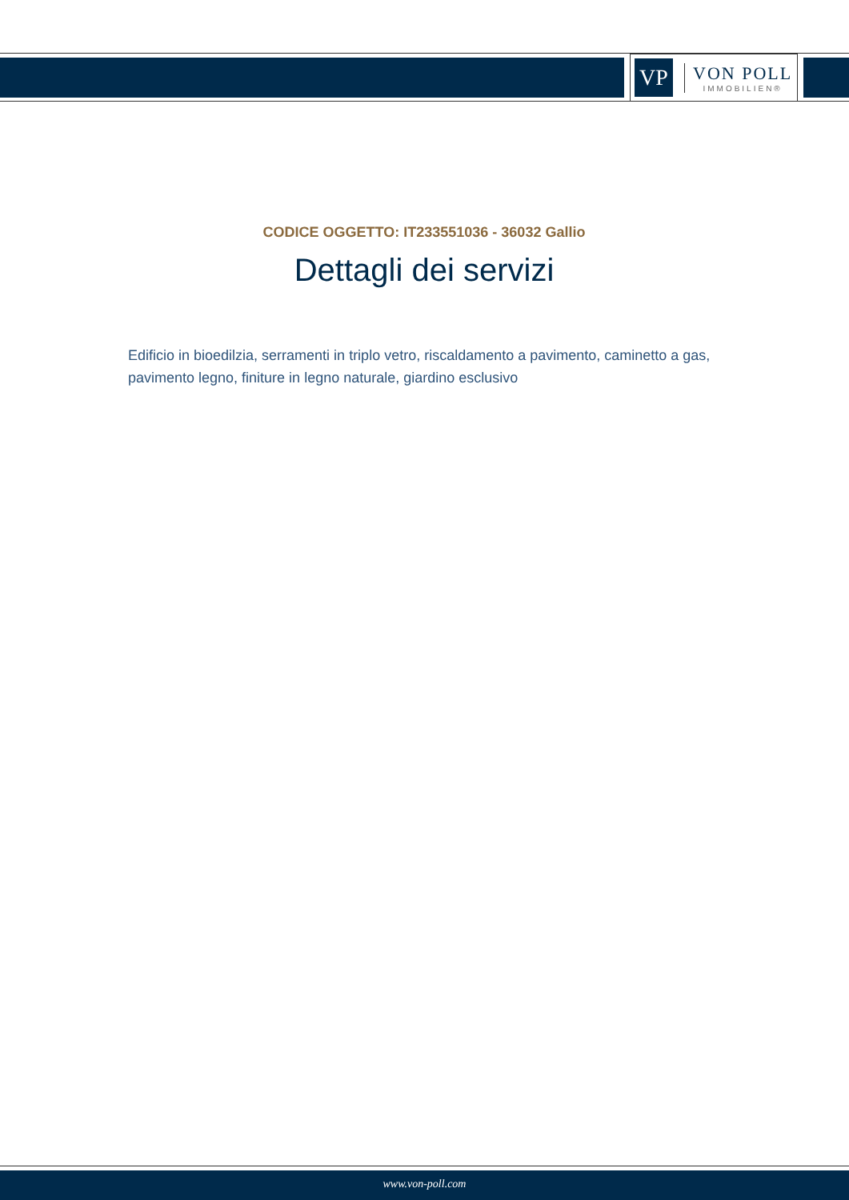VP
VON POLL
IMMOBILIEN®
CODICE OGGETTO: IT233551036 - 36032 Gallio
Dettagli dei servizi
Edificio in bioedilzia, serramenti in triplo vetro, riscaldamento a pavimento, caminetto a gas, pavimento legno, finiture in legno naturale, giardino esclusivo
www.von-poll.com